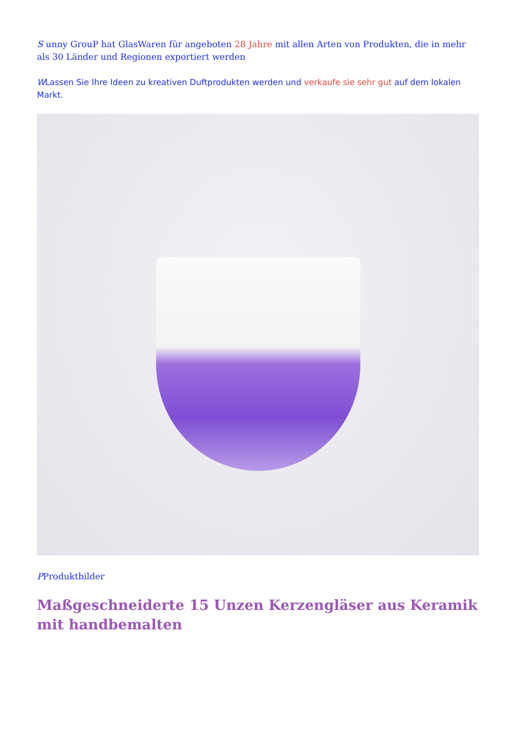S unny GrouP hat GlasWaren für angeboten 28 Jahre mit allen Arten von Produkten, die in mehr als 30 Länder und Regionen exportiert werden
WLassen Sie Ihre Ideen zu kreativen Duftprodukten werden und verkaufe sie sehr gut auf dem lokalen Markt.
PProduktbilder
Maßgeschneiderte 15 Unzen Kerzengläser aus Keramik mit handbemalten